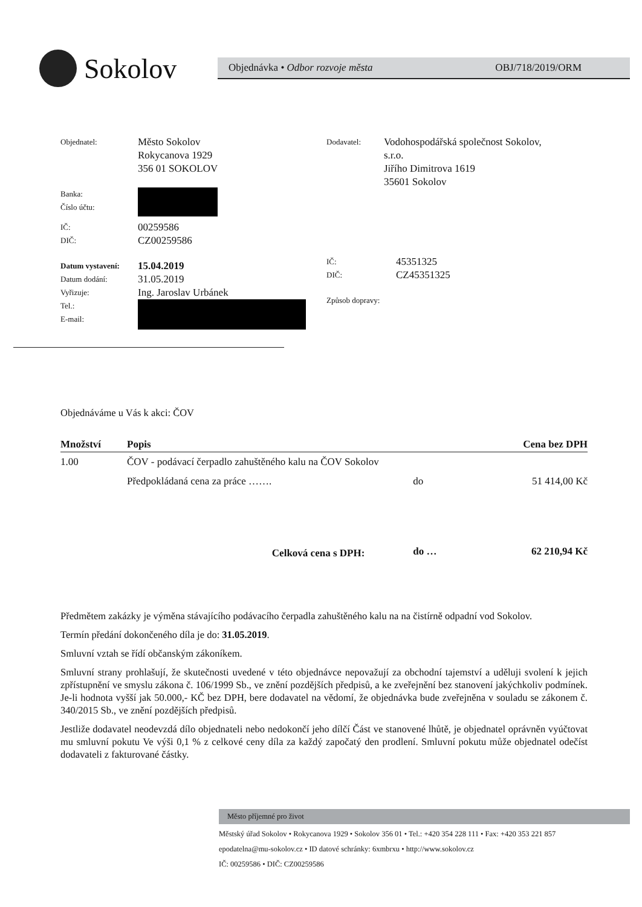Sokolov
Objednávka • Odbor rozvoje města OBJ/718/2019/ORM
Objednatel:
Město Sokolov
Rokycanova 1929
356 01 SOKOLOV
Banka:
Číslo účtu:
IČ:
00259586
DIČ:
CZ00259586
Datum vystavení:
15.04.2019
Datum dodání:
31.05.2019
Vyřizuje:
Ing. Jaroslav Urbánek
Tel.:
E-mail:
Dodavatel:
Vodohospodářská společnost Sokolov,
s.r.o.
Jiřího Dimitrova 1619
35601 Sokolov
IČ:
45351325
DIČ:
CZ45351325
Způsob dopravy:
Objednáváme u Vás k akci: ČOV
| Množství | Popis | | Cena bez DPH |
| --- | --- | --- | --- |
| 1.00 | ČOV - podávací čerpadlo zahuštěného kalu na ČOV Sokolov | | |
| | Předpokládaná cena za práce ……. | do | 51 414,00 Kč |
| Celková cena s DPH: | | do … | 62 210,94 Kč |
Předmětem zakázky je výměna stávajícího podávacího čerpadla zahuštěného kalu na na čistírně odpadní vod Sokolov.
Termín předání dokončeného díla je do: 31.05.2019.
Smluvní vztah se řídí občanským zákoníkem.
Smluvní strany prohlašují, že skutečnosti uvedené v této objednávce nepovažují za obchodní tajemství a uděluji svolení k jejich zpřístupnění ve smyslu zákona č. 106/1999 Sb., ve znění pozdějších předpisů, a ke zveřejnění bez stanovení jakýchkoliv podmínek. Je-li hodnota vyšší jak 50.000,- KČ bez DPH, bere dodavatel na vědomí, že objednávka bude zveřejněna v souladu se zákonem č. 340/2015 Sb., ve znění pozdějších předpisů.
Jestliže dodavatel neodevzdá dílo objednateli nebo nedokončí jeho dílčí Část ve stanovené lhůtě, je objednatel oprávněn vyúčtovat mu smluvní pokutu Ve výši 0,1 % z celkové ceny díla za každý započatý den prodlení. Smluvní pokutu může objednatel odečíst dodavateli z fakturované částky.
Město příjemné pro život
Městský úřad Sokolov • Rokycanova 1929 • Sokolov 356 01 • Tel.: +420 354 228 111 • Fax: +420 353 221 857
epodatelna@mu-sokolov.cz • ID datové schránky: 6xmbrxu • http://www.sokolov.cz
IČ: 00259586 • DIČ: CZ00259586